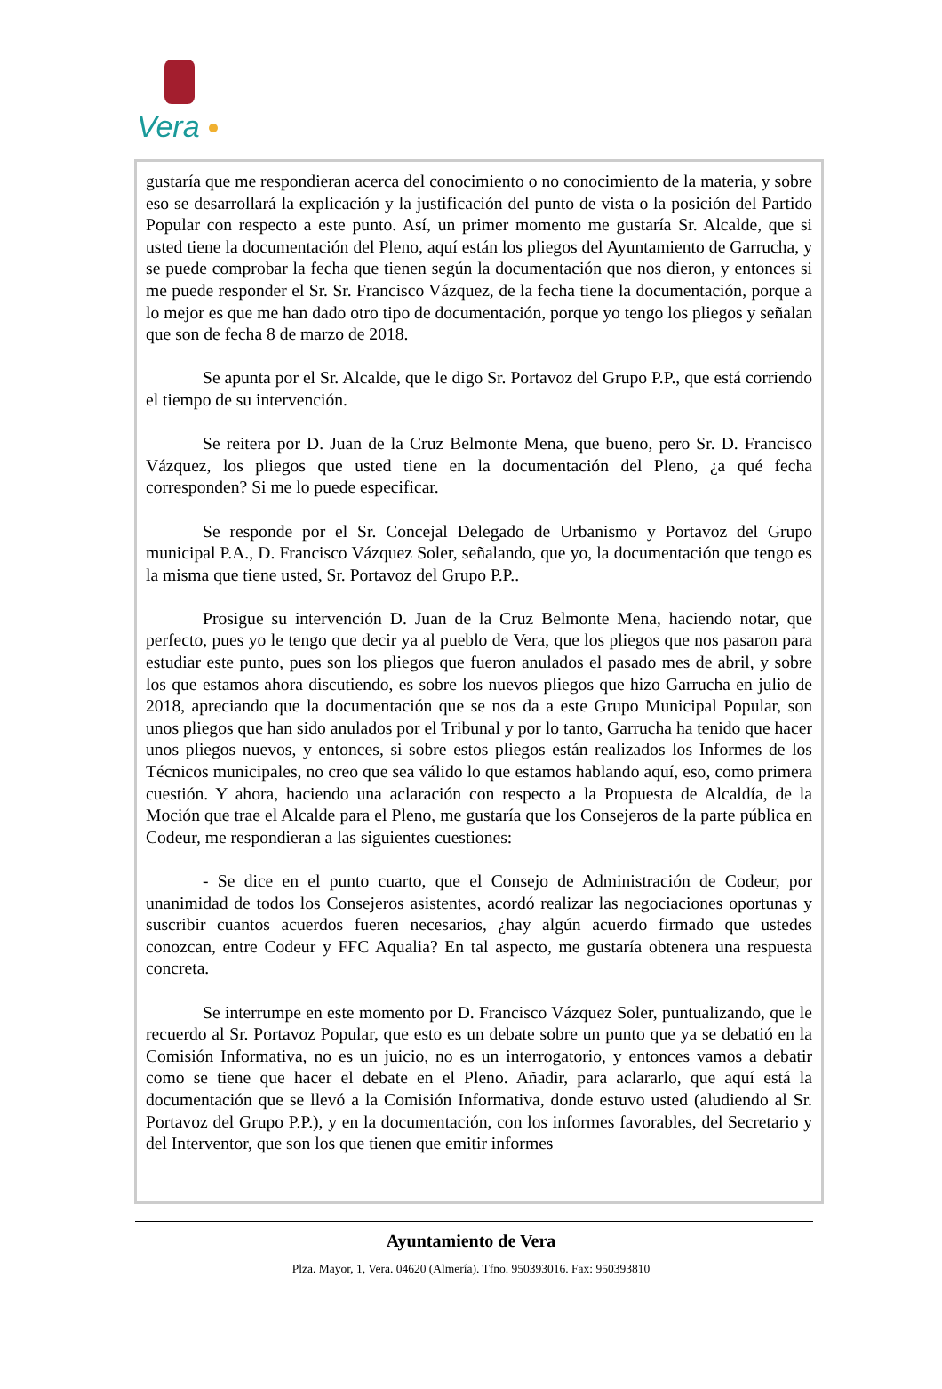Vera
gustaría que me respondieran acerca del conocimiento o no conocimiento de la materia, y sobre eso se desarrollará la explicación y la justificación del punto de vista o la posición del Partido Popular con respecto a este punto. Así, un primer momento me gustaría Sr. Alcalde, que si usted tiene la documentación del Pleno, aquí están los pliegos del Ayuntamiento de Garrucha, y se puede comprobar la fecha que tienen según la documentación que nos dieron, y entonces si me puede responder el Sr. Sr. Francisco Vázquez, de la fecha tiene la documentación, porque a lo mejor es que me han dado otro tipo de documentación, porque yo tengo los pliegos y señalan que son de fecha 8 de marzo de 2018.
Se apunta por el Sr. Alcalde, que le digo Sr. Portavoz del Grupo P.P., que está corriendo el tiempo de su intervención.
Se reitera por D. Juan de la Cruz Belmonte Mena, que bueno, pero Sr. D. Francisco Vázquez, los pliegos que usted tiene en la documentación del Pleno, ¿a qué fecha corresponden? Si me lo puede especificar.
Se responde por el Sr. Concejal Delegado de Urbanismo y Portavoz del Grupo municipal P.A., D. Francisco Vázquez Soler, señalando, que yo, la documentación que tengo es la misma que tiene usted, Sr. Portavoz del Grupo P.P..
Prosigue su intervención D. Juan de la Cruz Belmonte Mena, haciendo notar, que perfecto, pues yo le tengo que decir ya al pueblo de Vera, que los pliegos que nos pasaron para estudiar este punto, pues son los pliegos que fueron anulados el pasado mes de abril, y sobre los que estamos ahora discutiendo, es sobre los nuevos pliegos que hizo Garrucha en julio de 2018, apreciando que la documentación que se nos da a este Grupo Municipal Popular, son unos pliegos que han sido anulados por el Tribunal y por lo tanto, Garrucha ha tenido que hacer unos pliegos nuevos, y entonces, si sobre estos pliegos están realizados los Informes de los Técnicos municipales, no creo que sea válido lo que estamos hablando aquí, eso, como primera cuestión. Y ahora, haciendo una aclaración con respecto a la Propuesta de Alcaldía, de la Moción que trae el Alcalde para el Pleno, me gustaría que los Consejeros de la parte pública en Codeur, me respondieran a las siguientes cuestiones:
- Se dice en el punto cuarto, que el Consejo de Administración de Codeur, por unanimidad de todos los Consejeros asistentes, acordó realizar las negociaciones oportunas y suscribir cuantos acuerdos fueren necesarios, ¿hay algún acuerdo firmado que ustedes conozcan, entre Codeur y FFC Aqualia? En tal aspecto, me gustaría obtenera una respuesta concreta.
Se interrumpe en este momento por D. Francisco Vázquez Soler, puntualizando, que le recuerdo al Sr. Portavoz Popular, que esto es un debate sobre un punto que ya se debatió en la Comisión Informativa, no es un juicio, no es un interrogatorio, y entonces vamos a debatir como se tiene que hacer el debate en el Pleno. Añadir, para aclararlo, que aquí está la documentación que se llevó a la Comisión Informativa, donde estuvo usted (aludiendo al Sr. Portavoz del Grupo P.P.), y en la documentación, con los informes favorables, del Secretario y del Interventor, que son los que tienen que emitir informes
Ayuntamiento de Vera
Plza. Mayor, 1, Vera. 04620 (Almería). Tfno. 950393016. Fax: 950393810